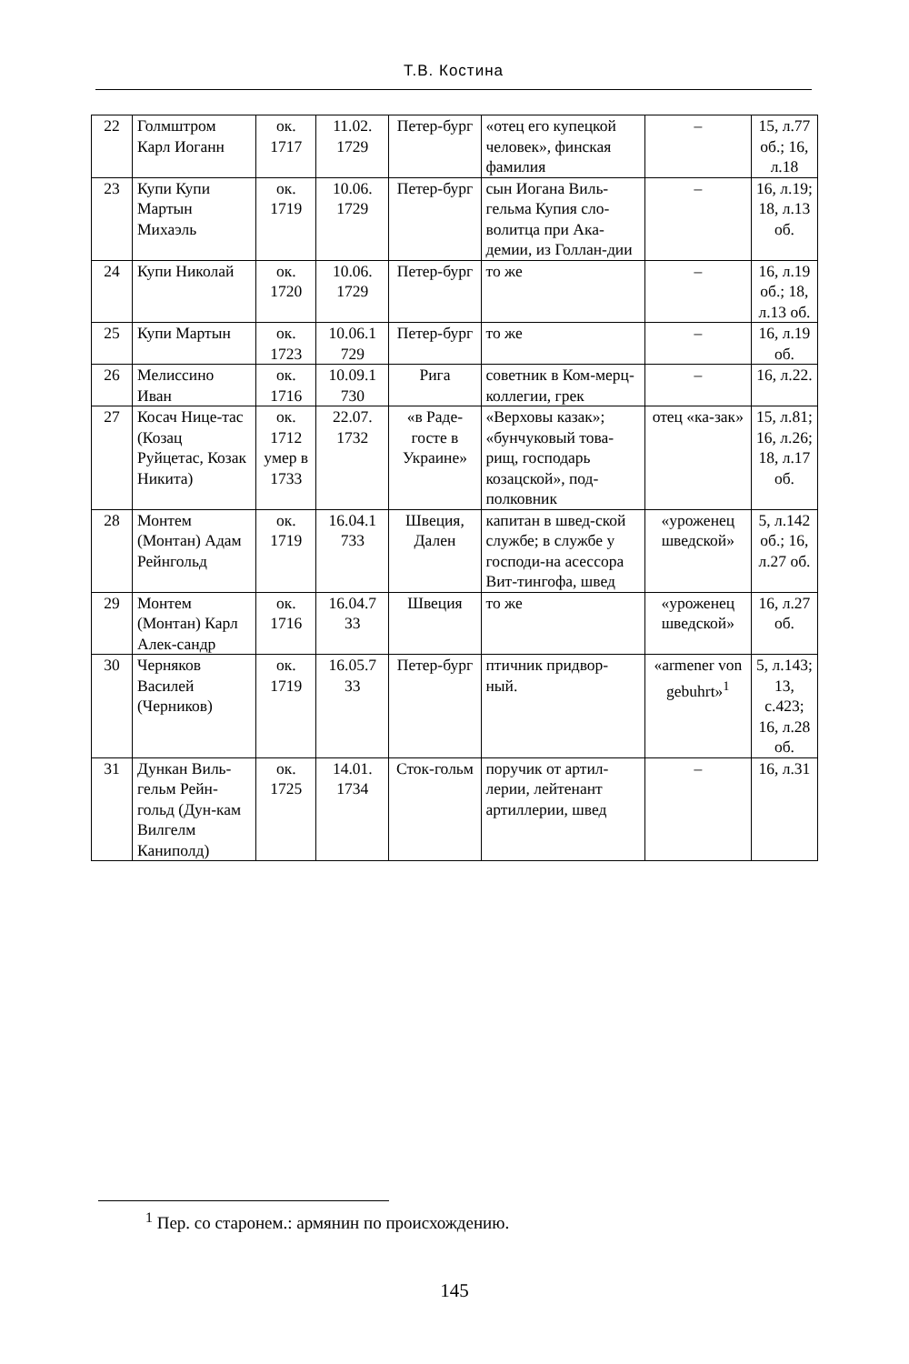Т.В. Костина
| 22 | Голмштром Карл Иоганн | ок. 1717 | 11.02. 1729 | Петер-бург | «отец его купецкой человек», финская фамилия | – | 15, л.77 об.; 16, л.18 |
| 23 | Купи Купи Мартын Михаэль | ок. 1719 | 10.06. 1729 | Петер-бург | сын Иогана Виль-гельма Купия сло-волитца при Ака-демии, из Голлан-дии | – | 16, л.19; 18, л.13 об. |
| 24 | Купи Николай | ок. 1720 | 10.06. 1729 | Петер-бург | то же | – | 16, л.19 об.; 18, л.13 об. |
| 25 | Купи Мартын | ок. 1723 | 10.06.1 729 | Петер-бург | то же | – | 16, л.19 об. |
| 26 | Мелиссино Иван | ок. 1716 | 10.09.1 730 | Рига | советник в Ком-мерц-коллегии, грек | – | 16, л.22. |
| 27 | Косач Нице-тас (Козац Руйцетас, Козак Никита) | ок. 1712 умер в 1733 | 22.07. 1732 | «в Раде-госте в Украине» | «Верховы казак»; «бунчуковый това-рищ, господарь козацской», под-полковник | отец «ка-зак» | 15, л.81; 16, л.26; 18, л.17 об. |
| 28 | Монтем (Монтан) Адам Рейнгольд | ок. 1719 | 16.04.1 733 | Швеция, Дален | капитан в швед-ской службе; в службе у господи-на асессора Вит-тингофа, швед | «уроженец шведской» | 5, л.142 об.; 16, л.27 об. |
| 29 | Монтем (Монтан) Карл Алек-сандр | ок. 1716 | 16.04.7 33 | Швеция | то же | «уроженец шведской» | 16, л.27 об. |
| 30 | Черняков Василей (Черников) | ок. 1719 | 16.05.7 33 | Петер-бург | птичник придвор-ный. | «armener von gebuhrt»<sup>1</sup> | 5, л.143; 13, с.423; 16, л.28 об. |
| 31 | Дункан Виль-гельм Рейн-гольд (Дун-кам Вилгелм Каниполд) | ок. 1725 | 14.01. 1734 | Сток-гольм | поручик от артил-лерии, лейтенант артиллерии, швед | – | 16, л.31 |
<sup>1</sup> Пер. со старонем.: армянин по происхождению.
145